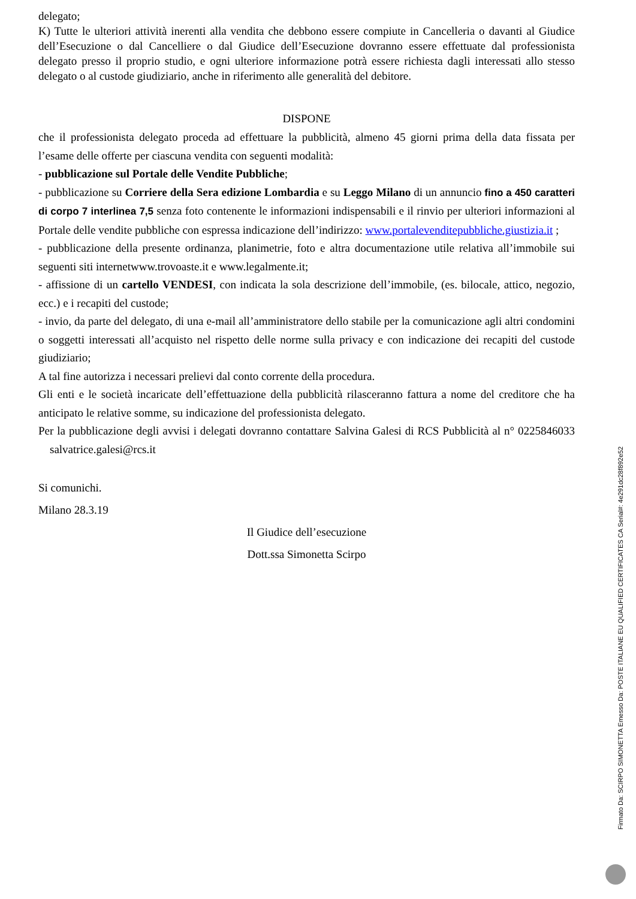delegato;
K) Tutte le ulteriori attività inerenti alla vendita che debbono essere compiute in Cancelleria o davanti al Giudice dell’Esecuzione o dal Cancelliere o dal Giudice dell’Esecuzione dovranno essere effettuate dal professionista delegato presso il proprio studio, e ogni ulteriore informazione potrà essere richiesta dagli interessati allo stesso delegato o al custode giudiziario, anche in riferimento alle generalità del debitore.
DISPONE
che il professionista delegato proceda ad effettuare la pubblicità, almeno 45 giorni prima della data fissata per l’esame delle offerte per ciascuna vendita con seguenti modalità:
- pubblicazione sul Portale delle Vendite Pubbliche;
- pubblicazione su Corriere della Sera edizione Lombardia e su Leggo Milano di un annuncio fino a 450 caratteri di corpo 7 interlinea 7,5 senza foto contenente le informazioni indispensabili e il rinvio per ulteriori informazioni al Portale delle vendite pubbliche con espressa indicazione dell’indirizzo: www.portalevenditepubbliche.giustizia.it ;
- pubblicazione della presente ordinanza, planimetrie, foto e altra documentazione utile relativa all’immobile sui seguenti siti internetwww.trovoaste.it e www.legalmente.it;
- affissione di un cartello VENDESI, con indicata la sola descrizione dell’immobile, (es. bilocale, attico, negozio, ecc.) e i recapiti del custode;
- invio, da parte del delegato, di una e-mail all’amministratore dello stabile per la comunicazione agli altri condomini o soggetti interessati all’acquisto nel rispetto delle norme sulla privacy e con indicazione dei recapiti del custode giudiziario;
A tal fine autorizza i necessari prelievi dal conto corrente della procedura.
Gli enti e le società incaricate dell’effettuazione della pubblicità rilasceranno fattura a nome del creditore che ha anticipato le relative somme, su indicazione del professionista delegato.
Per la pubblicazione degli avvisi i delegati dovranno contattare Salvina Galesi di RCS Pubblicità al n° 0225846033 salvatrice.galesi@rcs.it
Si comunichi.
Milano 28.3.19
Il Giudice dell’esecuzione
Dott.ssa Simonetta Scirpo
Firmato Da: SCIRPO SIMONETTA Emesso Da: POSTE ITALIANE EU QUALIFIED CERTIFICATES CA Serial#: 4e291dc28f892e52